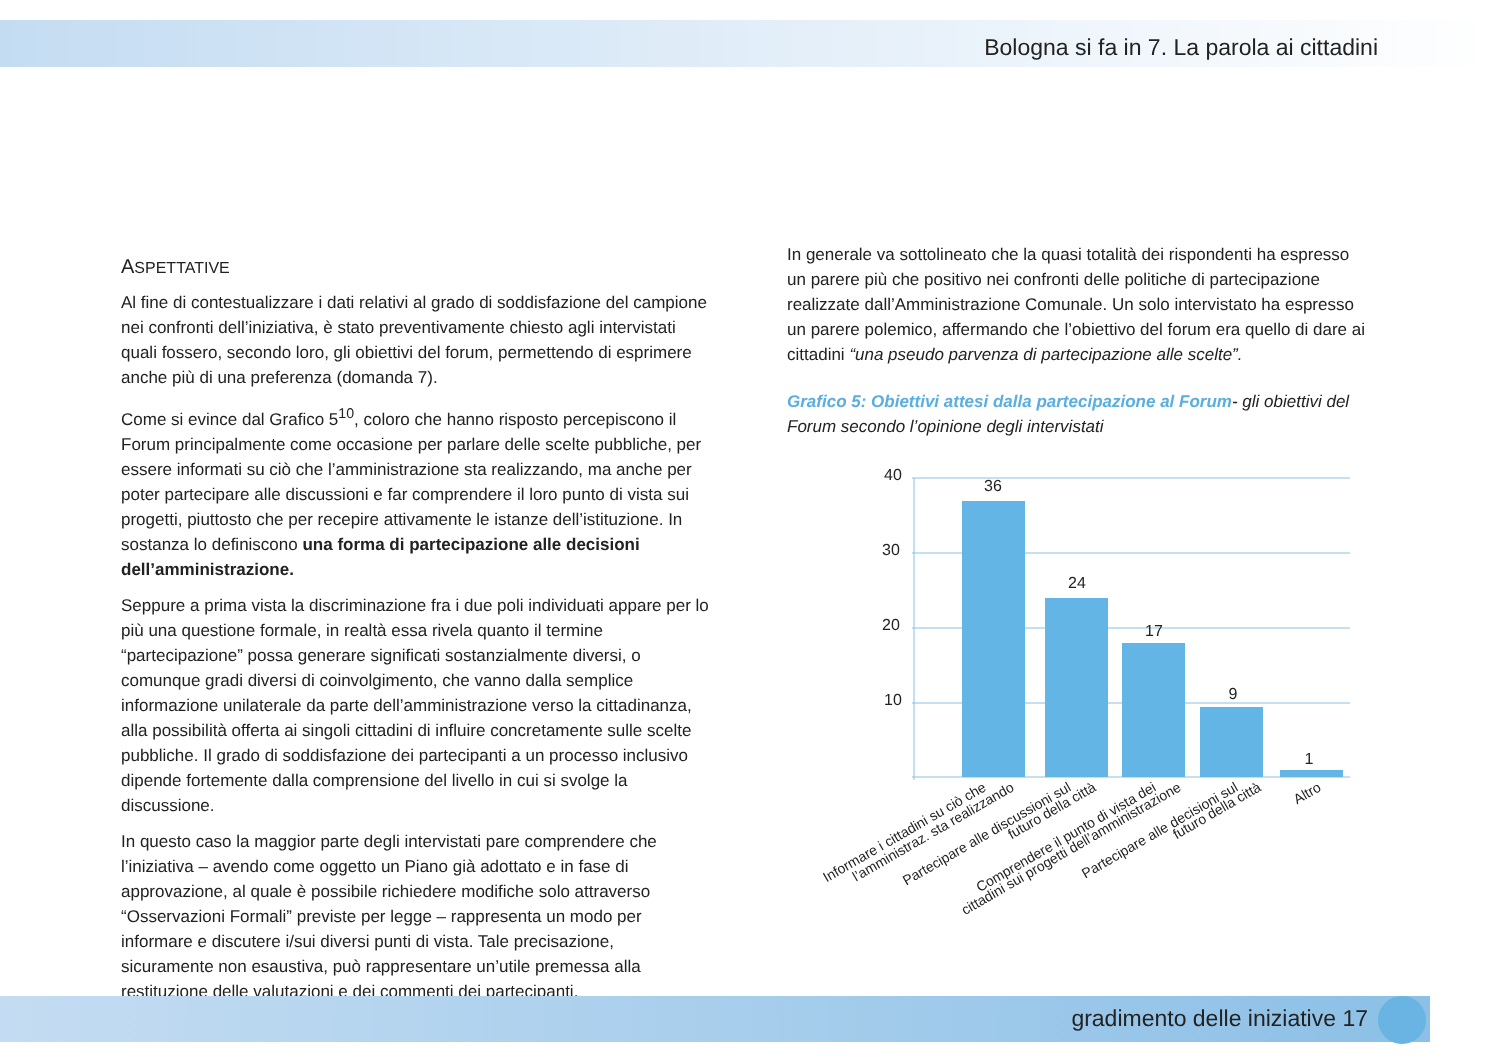Bologna si fa in 7. La parola ai cittadini
ASPETTATIVE
Al fine di contestualizzare i dati relativi al grado di soddisfazione del campione nei confronti dell’iniziativa, è stato preventivamente chiesto agli intervistati quali fossero, secondo loro, gli obiettivi del forum, permettendo di esprimere anche più di una preferenza (domanda 7).
Come si evince dal Grafico 5<sup>10</sup>, coloro che hanno risposto percepiscono il Forum principalmente come occasione per parlare delle scelte pubbliche, per essere informati su ciò che l’amministrazione sta realizzando, ma anche per poter partecipare alle discussioni e far comprendere il loro punto di vista sui progetti, piuttosto che per recepire attivamente le istanze dell’istituzione. In sostanza lo definiscono una forma di partecipazione alle decisioni dell’amministrazione.
Seppure a prima vista la discriminazione fra i due poli individuati appare per lo più una questione formale, in realtà essa rivela quanto il termine “partecipazione” possa generare significati sostanzialmente diversi, o comunque gradi diversi di coinvolgimento, che vanno dalla semplice informazione unilaterale da parte dell’amministrazione verso la cittadinanza, alla possibilità offerta ai singoli cittadini di influire concretamente sulle scelte pubbliche. Il grado di soddisfazione dei partecipanti a un processo inclusivo dipende fortemente dalla comprensione del livello in cui si svolge la discussione.
In questo caso la maggior parte degli intervistati pare comprendere che l’iniziativa – avendo come oggetto un Piano già adottato e in fase di approvazione, al quale è possibile richiedere modifiche solo attraverso “Osservazioni Formali” previste per legge – rappresenta un modo per informare e discutere i/sui diversi punti di vista. Tale precisazione, sicuramente non esaustiva, può rappresentare un’utile premessa alla restituzione delle valutazioni e dei commenti dei partecipanti.
In generale va sottolineato che la quasi totalità dei rispondenti ha espresso un parere più che positivo nei confronti delle politiche di partecipazione realizzate dall’Amministrazione Comunale. Un solo intervistato ha espresso un parere polemico, affermando che l’obiettivo del forum era quello di dare ai cittadini “una pseudo parvenza di partecipazione alle scelte”.
Grafico 5: Obiettivi attesi dalla partecipazione al Forum- gli obiettivi del Forum secondo l’opinione degli intervistati
40
30
20
10
36
24
17
9
1
Informare i cittadini su ciò che
l’amministraz. sta realizzando
Partecipare alle discussioni sul
futuro della città
Comprendere il punto di vista dei
cittadini sui progetti dell’amministrazione
Partecipare alle decisioni sul
futuro della città
Altro
gradimento delle iniziative 17